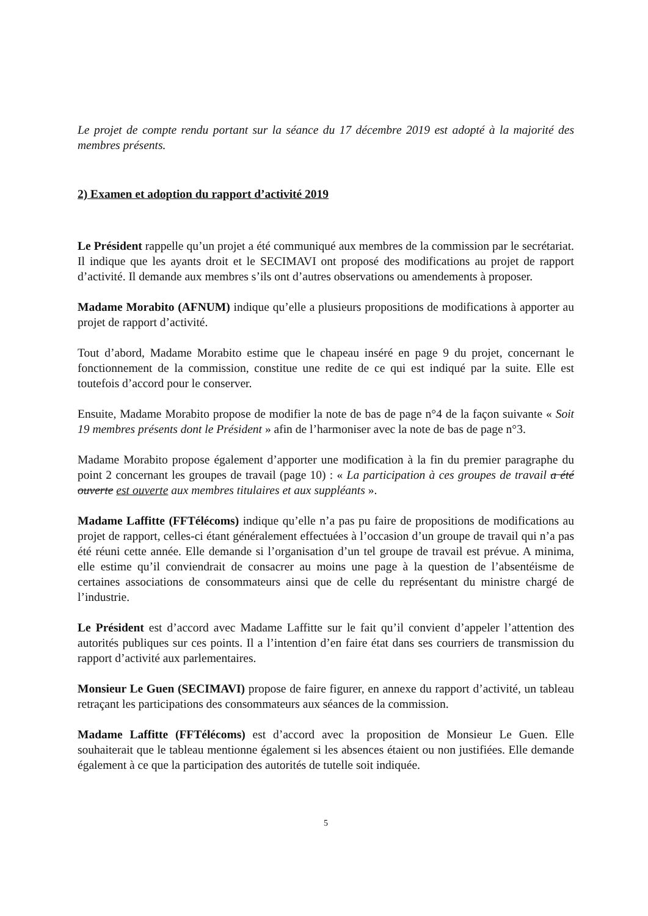Le projet de compte rendu portant sur la séance du 17 décembre 2019 est adopté à la majorité des membres présents.
2) Examen et adoption du rapport d’activité 2019
Le Président rappelle qu’un projet a été communiqué aux membres de la commission par le secrétariat. Il indique que les ayants droit et le SECIMAVI ont proposé des modifications au projet de rapport d’activité. Il demande aux membres s’ils ont d’autres observations ou amendements à proposer.
Madame Morabito (AFNUM) indique qu’elle a plusieurs propositions de modifications à apporter au projet de rapport d’activité.
Tout d’abord, Madame Morabito estime que le chapeau inséré en page 9 du projet, concernant le fonctionnement de la commission, constitue une redite de ce qui est indiqué par la suite. Elle est toutefois d’accord pour le conserver.
Ensuite, Madame Morabito propose de modifier la note de bas de page n°4 de la façon suivante « Soit 19 membres présents dont le Président » afin de l’harmoniser avec la note de bas de page n°3.
Madame Morabito propose également d’apporter une modification à la fin du premier paragraphe du point 2 concernant les groupes de travail (page 10) : « La participation à ces groupes de travail a été ouverte est ouverte aux membres titulaires et aux suppléants ».
Madame Laffitte (FFTélécoms) indique qu’elle n’a pas pu faire de propositions de modifications au projet de rapport, celles-ci étant généralement effectuées à l’occasion d’un groupe de travail qui n’a pas été réuni cette année. Elle demande si l’organisation d’un tel groupe de travail est prévue. A minima, elle estime qu’il conviendrait de consacrer au moins une page à la question de l’absentéisme de certaines associations de consommateurs ainsi que de celle du représentant du ministre chargé de l’industrie.
Le Président est d’accord avec Madame Laffitte sur le fait qu’il convient d’appeler l’attention des autorités publiques sur ces points. Il a l’intention d’en faire état dans ses courriers de transmission du rapport d’activité aux parlementaires.
Monsieur Le Guen (SECIMAVI) propose de faire figurer, en annexe du rapport d’activité, un tableau retraçant les participations des consommateurs aux séances de la commission.
Madame Laffitte (FFTélécoms) est d’accord avec la proposition de Monsieur Le Guen. Elle souhaiterait que le tableau mentionne également si les absences étaient ou non justifiées. Elle demande également à ce que la participation des autorités de tutelle soit indiquée.
5